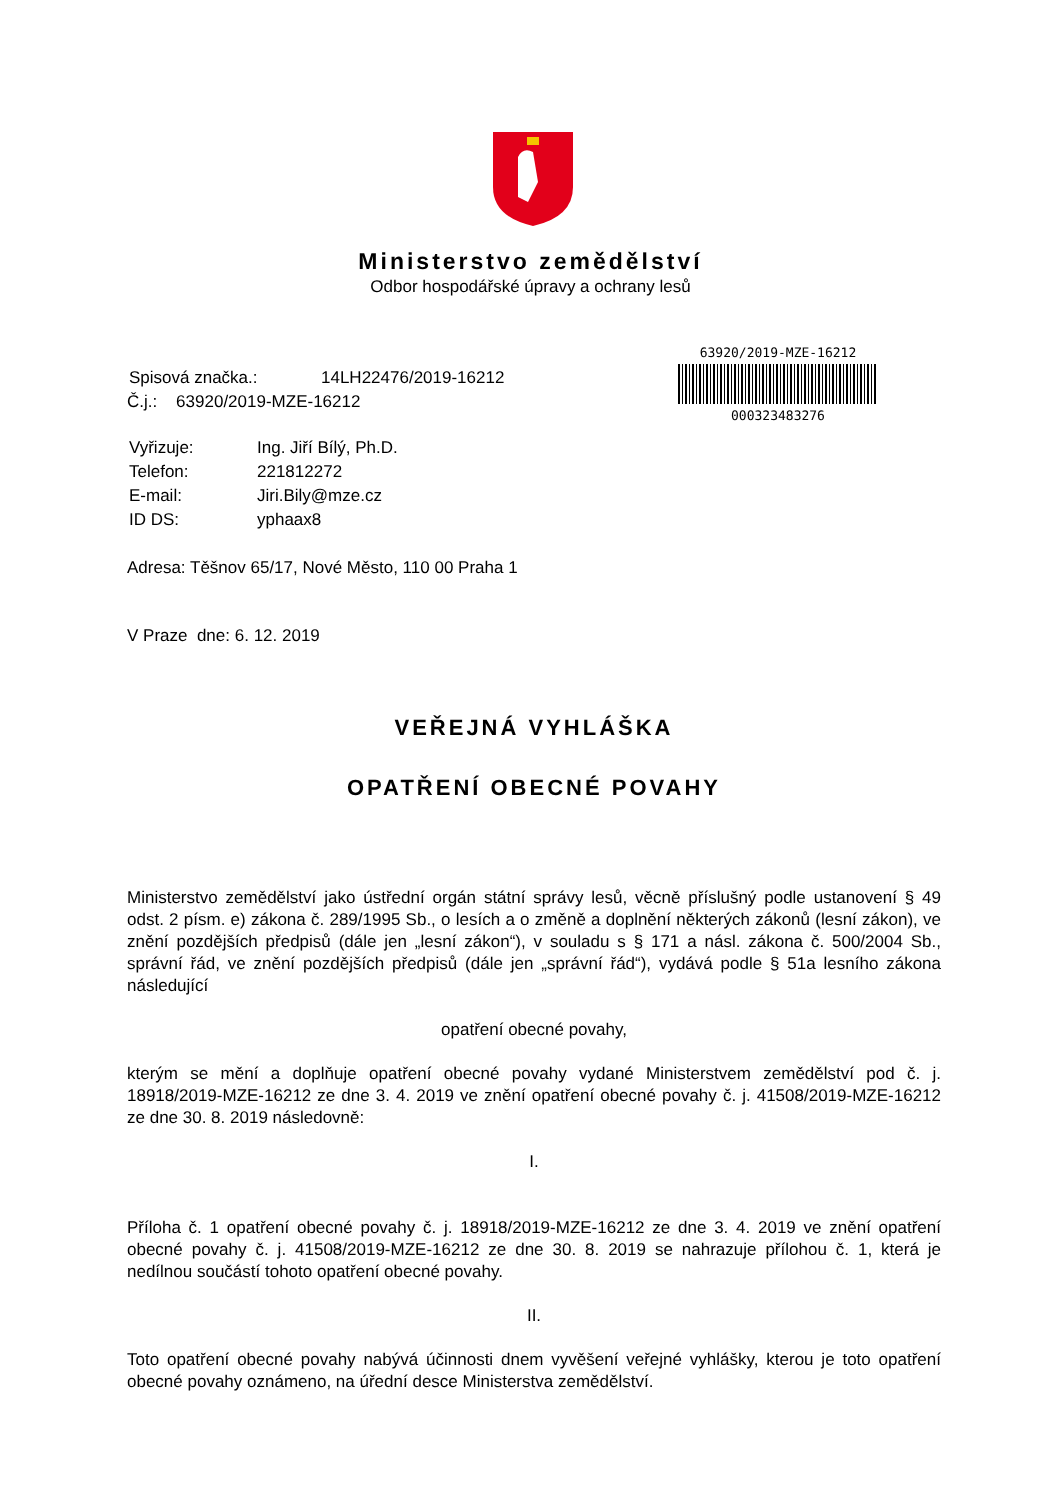Ministerstvo zemědělství
Odbor hospodářské úpravy a ochrany lesů
63920/2019-MZE-16212
000323483276
| Spisová značka.: | 14LH22476/2019-16212 |
Č.j.: 63920/2019-MZE-16212
| Vyřizuje: | Ing. Jiří Bílý, Ph.D. |
| Telefon: | 221812272 |
| E-mail: | Jiri.Bily@mze.cz |
| ID DS: | yphaax8 |
Adresa: Těšnov 65/17, Nové Město, 110 00 Praha 1
V Praze dne: 6. 12. 2019
VEŘEJNÁ VYHLÁŠKA
OPATŘENÍ OBECNÉ POVAHY
Ministerstvo zemědělství jako ústřední orgán státní správy lesů, věcně příslušný podle ustanovení § 49 odst. 2 písm. e) zákona č. 289/1995 Sb., o lesích a o změně a doplnění některých zákonů (lesní zákon), ve znění pozdějších předpisů (dále jen „lesní zákon“), v souladu s § 171 a násl. zákona č. 500/2004 Sb., správní řád, ve znění pozdějších předpisů (dále jen „správní řád“), vydává podle § 51a lesního zákona následující
opatření obecné povahy,
kterým se mění a doplňuje opatření obecné povahy vydané Ministerstvem zemědělství pod č. j. 18918/2019-MZE-16212 ze dne 3. 4. 2019 ve znění opatření obecné povahy č. j. 41508/2019-MZE-16212 ze dne 30. 8. 2019 následovně:
I.
Příloha č. 1 opatření obecné povahy č. j. 18918/2019-MZE-16212 ze dne 3. 4. 2019 ve znění opatření obecné povahy č. j. 41508/2019-MZE-16212 ze dne 30. 8. 2019 se nahrazuje přílohou č. 1, která je nedílnou součástí tohoto opatření obecné povahy.
II.
Toto opatření obecné povahy nabývá účinnosti dnem vyvěšení veřejné vyhlášky, kterou je toto opatření obecné povahy oznámeno, na úřední desce Ministerstva zemědělství.